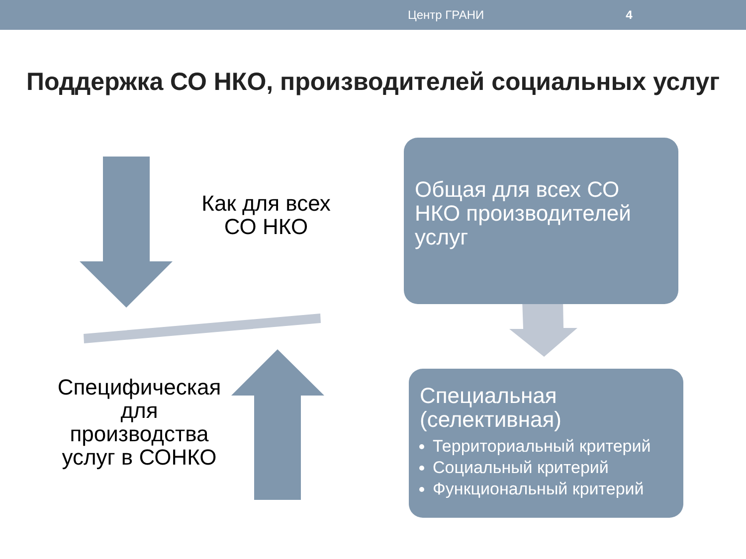Центр ГРАНИ 4
Поддержка СО НКО, производителей социальных услуг
Как для всех СО НКО
Специфическая для производства услуг в СОНКО
Общая для всех СО НКО производителей услуг
Специальная (селективная)
Территориальный критерий
Социальный критерий
Функциональный критерий